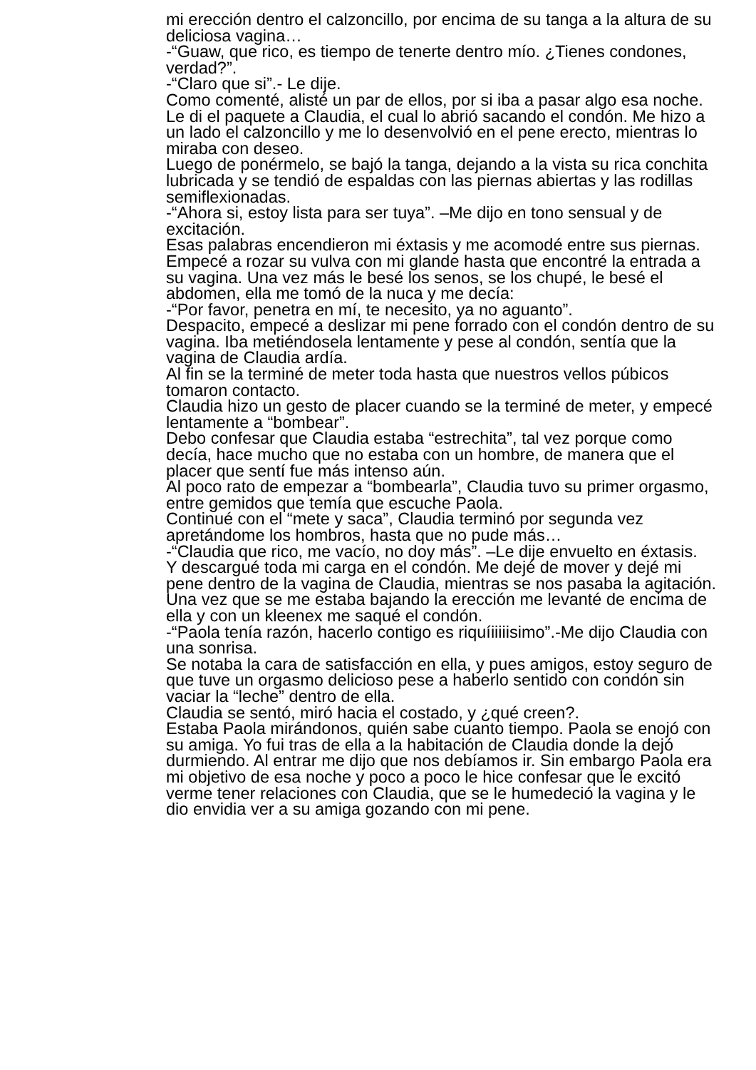mi erección dentro el calzoncillo, por encima de su tanga a la altura de su deliciosa vagina…
-“Guaw, que rico, es tiempo de tenerte dentro mío. ¿Tienes condones, verdad?”.
-“Claro que si”.- Le dije.
Como comenté, alisté un par de ellos, por si iba a pasar algo esa noche. Le di el paquete a Claudia, el cual lo abrió sacando el condón. Me hizo a un lado el calzoncillo y me lo desenvolvió en el pene erecto, mientras lo miraba con deseo.
Luego de ponérmelo, se bajó la tanga, dejando a la vista su rica conchita lubricada y se tendió de espaldas con las piernas abiertas y las rodillas semiflexionadas.
-“Ahora si, estoy lista para ser tuya”. –Me dijo en tono sensual y de excitación.
Esas palabras encendieron mi éxtasis y me acomodé entre sus piernas. Empecé a rozar su vulva con mi glande hasta que encontré la entrada a su vagina. Una vez más le besé los senos, se los chupé, le besé el abdomen, ella me tomó de la nuca y me decía:
-“Por favor, penetra en mí, te necesito, ya no aguanto”.
Despacito, empecé a deslizar mi pene forrado con el condón dentro de su vagina. Iba metiéndosela lentamente y pese al condón, sentía que la vagina de Claudia ardía.
Al fin se la terminé de meter toda hasta que nuestros vellos púbicos tomaron contacto.
Claudia hizo un gesto de placer cuando se la terminé de meter, y empecé lentamente a “bombear”.
Debo confesar que Claudia estaba “estrechita”, tal vez porque como decía, hace mucho que no estaba con un hombre, de manera que el placer que sentí fue más intenso aún.
Al poco rato de empezar a “bombearla”, Claudia tuvo su primer orgasmo, entre gemidos que temía que escuche Paola.
Continué con el “mete y saca”, Claudia terminó por segunda vez apretándome los hombros, hasta que no pude más…
-“Claudia que rico, me vacío, no doy más”. –Le dije envuelto en éxtasis.
Y descargué toda mi carga en el condón. Me dejé de mover y dejé mi pene dentro de la vagina de Claudia, mientras se nos pasaba la agitación.
Una vez que se me estaba bajando la erección me levanté de encima de ella y con un kleenex me saqué el condón.
-“Paola tenía razón, hacerlo contigo es riquíiiiiisimo”.-Me dijo Claudia con una sonrisa.
Se notaba la cara de satisfacción en ella, y pues amigos, estoy seguro de que tuve un orgasmo delicioso pese a haberlo sentido con condón sin vaciar la “leche” dentro de ella.
Claudia se sentó, miró hacia el costado, y ¿qué creen?.
Estaba Paola mirándonos, quién sabe cuanto tiempo. Paola se enojó con su amiga. Yo fui tras de ella a la habitación de Claudia donde la dejó durmiendo. Al entrar me dijo que nos debíamos ir. Sin embargo Paola era mi objetivo de esa noche y poco a poco le hice confesar que le excitó verme tener relaciones con Claudia, que se le humedeció la vagina y le dio envidia ver a su amiga gozando con mi pene.